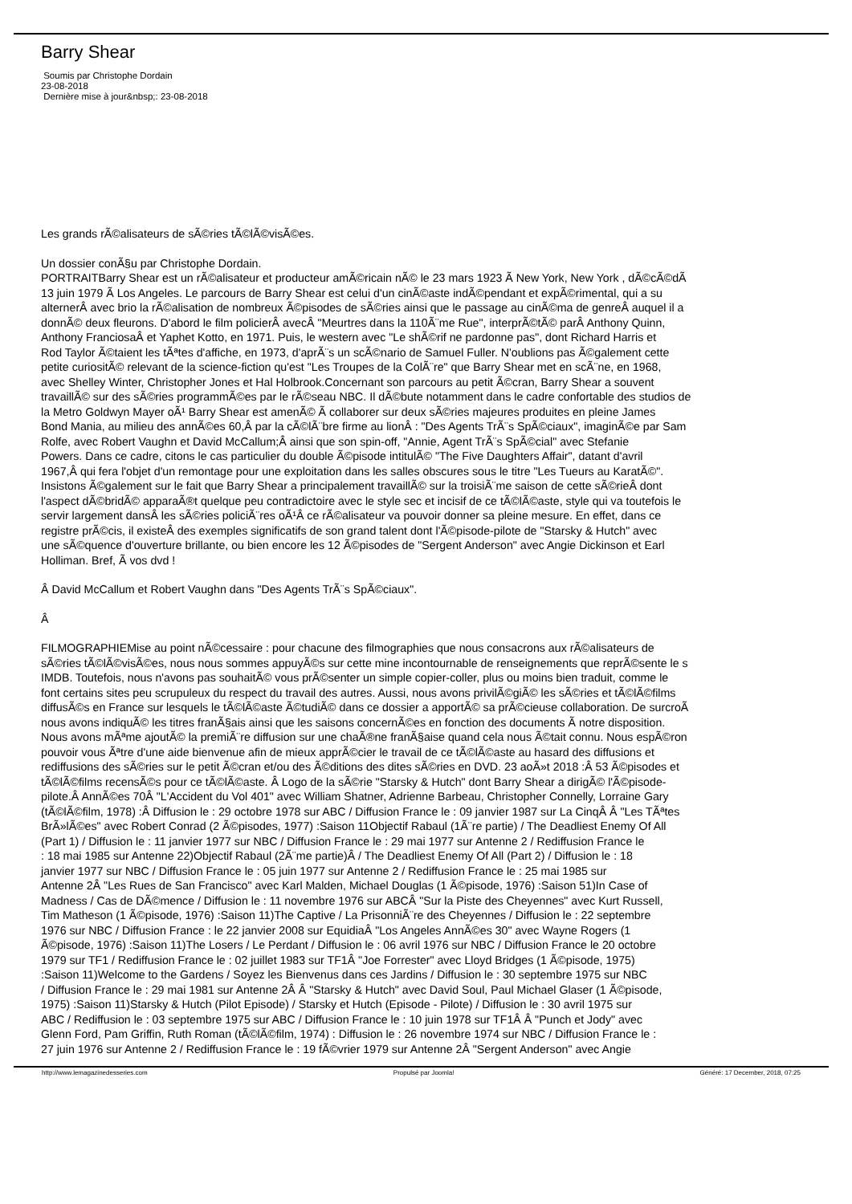Barry Shear
Soumis par Christophe Dordain
23-08-2018
Dernière mise à jour&nbsp;: 23-08-2018
Les grands rÃ©alisateurs de sÃ©ries tÃ©lÃ©visÃ©es.
Un dossier conÃ§u par Christophe Dordain.
PORTRAITBarry Shear est un rÃ©alisateur et producteur amÃ©ricain nÃ© le 23 mars 1923 Ã New York, New York , dÃ©cÃ©dÃ
13 juin 1979 Ã Los Angeles. Le parcours de Barry Shear est celui d'un cinÃ©aste indÃ©pendant et expÃ©rimental, qui a su
alternerÂ avec brio la rÃ©alisation de nombreux Ã©pisodes de sÃ©ries ainsi que le passage au cinÃ©ma de genreÂ auquel il a
donnÃ© deux fleurons. D'abord le film policierÂ avecÂ "Meurtres dans la 110Ã¨me Rue", interprÃ©tÃ© parÂ Anthony Quinn,
Anthony FranciosaÂ et Yaphet Kotto, en 1971. Puis, le western avec "Le shÃ©rif ne pardonne pas", dont Richard Harris et
Rod Taylor Ã©taient les tÃªtes d'affiche, en 1973, d'aprÃ¨s un scÃ©nario de Samuel Fuller. N'oublions pas Ã©galement cette
petite curiositÃ© relevant de la science-fiction qu'est "Les Troupes de la ColÃ¨re" que Barry Shear met en scÃ¨ne, en 1968,
avec Shelley Winter, Christopher Jones et Hal Holbrook.Concernant son parcours au petit Ã©cran, Barry Shear a souvent
travaillÃ© sur des sÃ©ries programmÃ©es par le rÃ©seau NBC. Il dÃ©bute notamment dans le cadre confortable des studios de
la Metro Goldwyn Mayer oÃ¹ Barry Shear est amenÃ© Ã collaborer sur deux sÃ©ries majeures produites en pleine James
Bond Mania, au milieu des annÃ©es 60,Â par la cÃ©lÃ¨bre firme au lionÂ : "Des Agents TrÃ¨s SpÃ©ciaux", imaginÃ©e par Sam
Rolfe, avec Robert Vaughn et David McCallum;Â ainsi que son spin-off, "Annie, Agent TrÃ¨s SpÃ©cial" avec Stefanie
Powers. Dans ce cadre, citons le cas particulier du double Ã©pisode intitulÃ© "The Five Daughters Affair", datant d'avril
1967,Â qui fera l'objet d'un remontage pour une exploitation dans les salles obscures sous le titre "Les Tueurs au KaratÃ©".
Insistons Ã©galement sur le fait que Barry Shear a principalement travaillÃ© sur la troisiÃ¨me saison de cette sÃ©rieÂ dont
l'aspect dÃ©bridÃ© apparaÃ®t quelque peu contradictoire avec le style sec et incisif de ce tÃ©lÃ©aste, style qui va toutefois le
servir largement dansÂ les sÃ©ries policiÃ¨res oÃ¹Â ce rÃ©alisateur va pouvoir donner sa pleine mesure. En effet, dans ce
registre prÃ©cis, il existeÂ des exemples significatifs de son grand talent dont l'Ã©pisode-pilote de "Starsky & Hutch" avec
une sÃ©quence d'ouverture brillante, ou bien encore les 12 Ã©pisodes de "Sergent Anderson" avec Angie Dickinson et Earl
Holliman. Bref, Ã vos dvd !
Â David McCallum et Robert Vaughn dans "Des Agents TrÃ¨s SpÃ©ciaux".
Â
FILMOGRAPHIEMise au point nÃ©cessaire : pour chacune des filmographies que nous consacrons aux rÃ©alisateurs de
sÃ©ries tÃ©lÃ©visÃ©es, nous nous sommes appuyÃ©s sur cette mine incontournable de renseignements que reprÃ©sente le s
IMDB. Toutefois, nous n'avons pas souhaitÃ© vous prÃ©senter un simple copier-coller, plus ou moins bien traduit, comme le
font certains sites peu scrupuleux du respect du travail des autres. Aussi, nous avons privilÃ©giÃ© les sÃ©ries et tÃ©lÃ©films
diffusÃ©s en France sur lesquels le tÃ©lÃ©aste Ã©tudiÃ© dans ce dossier a apportÃ© sa prÃ©cieuse collaboration. De surcroÃ
nous avons indiquÃ© les titres franÃ§ais ainsi que les saisons concernÃ©es en fonction des documents Ã notre disposition.
Nous avons mÃªme ajoutÃ© la premiÃ¨re diffusion sur une chaÃ®ne franÃ§aise quand cela nous Ã©tait connu. Nous espÃ©ron
pouvoir vous Ãªtre d'une aide bienvenue afin de mieux apprÃ©cier le travail de ce tÃ©lÃ©aste au hasard des diffusions et
rediffusions des sÃ©ries sur le petit Ã©cran et/ou des Ã©ditions des dites sÃ©ries en DVD. 23 aoÃ»t 2018 :Â 53 Ã©pisodes et
tÃ©lÃ©films recensÃ©s pour ce tÃ©lÃ©aste. Â Logo de la sÃ©rie "Starsky & Hutch" dont Barry Shear a dirigÃ© l'Ã©pisode-
pilote.Â AnnÃ©es 70Â "L'Accident du Vol 401" avec William Shatner, Adrienne Barbeau, Christopher Connelly, Lorraine Gary
(tÃ©lÃ©film, 1978) :Â Diffusion le : 29 octobre 1978 sur ABC / Diffusion France le : 09 janvier 1987 sur La CinqÂ Â "Les TÃªtes
BrÃ»lÃ©es" avec Robert Conrad (2 Ã©pisodes, 1977) :Saison 11Objectif Rabaul (1Ã¨re partie) / The Deadliest Enemy Of All
(Part 1) / Diffusion le : 11 janvier 1977 sur NBC / Diffusion France le : 29 mai 1977 sur Antenne 2 / Rediffusion France le
: 18 mai 1985 sur Antenne 22)Objectif Rabaul (2Ã¨me partie)Â / The Deadliest Enemy Of All (Part 2) / Diffusion le : 18
janvier 1977 sur NBC / Diffusion France le : 05 juin 1977 sur Antenne 2 / Rediffusion France le : 25 mai 1985 sur
Antenne 2Â "Les Rues de San Francisco" avec Karl Malden, Michael Douglas (1 Ã©pisode, 1976) :Saison 51)In Case of
Madness / Cas de DÃ©mence / Diffusion le : 11 novembre 1976 sur ABCÂ "Sur la Piste des Cheyennes" avec Kurt Russell,
Tim Matheson (1 Ã©pisode, 1976) :Saison 11)The Captive / La PrisonniÃ¨re des Cheyennes / Diffusion le : 22 septembre
1976 sur NBC / Diffusion France : le 22 janvier 2008 sur EquidiaÂ "Los Angeles AnnÃ©es 30" avec Wayne Rogers (1
Ã©pisode, 1976) :Saison 11)The Losers / Le Perdant / Diffusion le : 06 avril 1976 sur NBC / Diffusion France le 20 octobre
1979 sur TF1 / Rediffusion France le : 02 juillet 1983 sur TF1Â "Joe Forrester" avec Lloyd Bridges (1 Ã©pisode, 1975)
:Saison 11)Welcome to the Gardens / Soyez les Bienvenus dans ces Jardins / Diffusion le : 30 septembre 1975 sur NBC
/ Diffusion France le : 29 mai 1981 sur Antenne 2Â Â "Starsky & Hutch" avec David Soul, Paul Michael Glaser (1 Ã©pisode,
1975) :Saison 11)Starsky & Hutch (Pilot Episode) / Starsky et Hutch (Episode - Pilote) / Diffusion le : 30 avril 1975 sur
ABC / Rediffusion le : 03 septembre 1975 sur ABC / Diffusion France le : 10 juin 1978 sur TF1Â Â "Punch et Jody" avec
Glenn Ford, Pam Griffin, Ruth Roman (tÃ©lÃ©film, 1974) : Diffusion le : 26 novembre 1974 sur NBC / Diffusion France le :
27 juin 1976 sur Antenne 2 / Rediffusion France le : 19 fÃ©vrier 1979 sur Antenne 2Â "Sergent Anderson" avec Angie
http://www.lemagazinedesseries.com Propulsé par Joomla! Généré: 17 December, 2018, 07:25